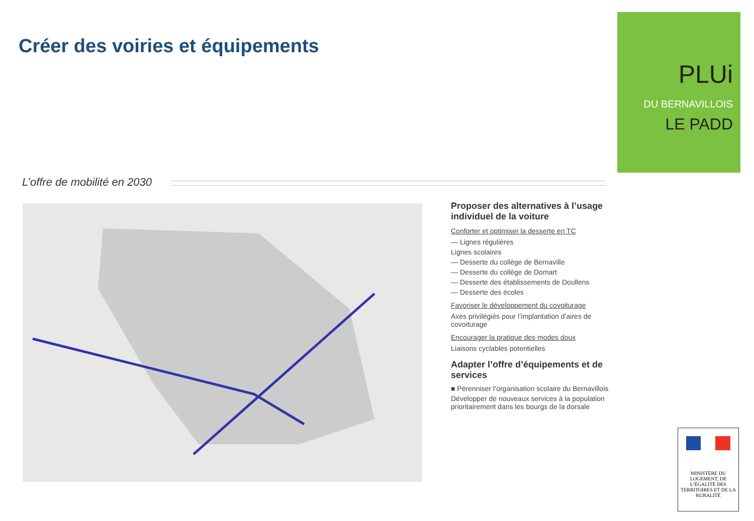Créer des voiries et équipements
L’offre de mobilité en 2030
Proposer des alternatives à l’usage individuel de la voiture
Conforter et optimiser la desserte en TC
— Lignes régulières
Lignes scolaires
— Desserte du collège de Bernaville
— Desserte du collège de Domart
— Desserte des établissements de Doullens
— Desserte des écoles
Favoriser le développement du covoiturage
Axes privilégiés pour l’implantation d’aires de covoiturage
Encourager la pratique des modes doux
Liaisons cyclables potentielles
Adapter l’offre d’équipements et de services
■ Pérenniser l’organisation scolaire du Bernavillois
Développer de nouveaux services à la population prioritairement dans les bourgs de la dorsale
PLUi
DU BERNAVILLOIS
LE PADD
MINISTÈRE DU LOGEMENT, DE L’ÉGALITÉ DES TERRITOIRES ET DE LA RURALITÉ